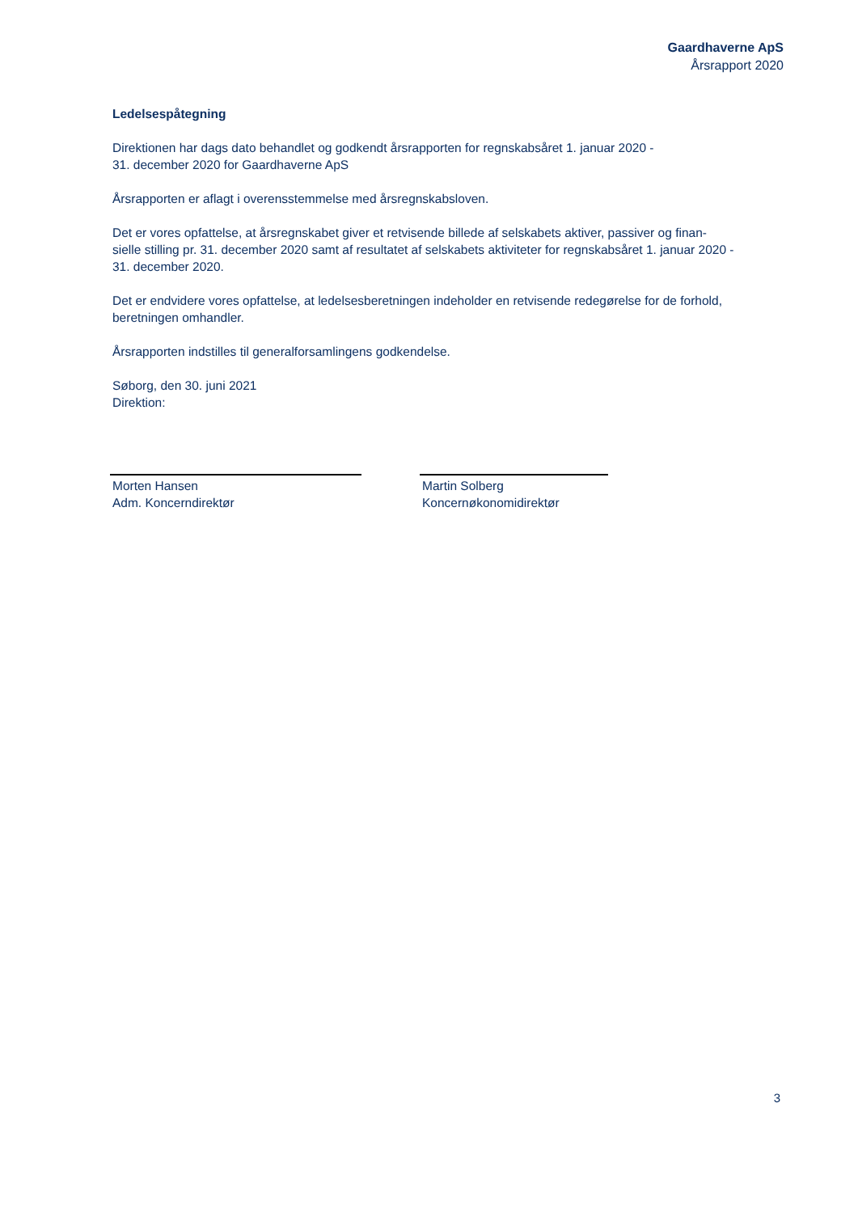Gaardhaverne ApS
Årsrapport 2020
Ledelsespåtegning
Direktionen har dags dato behandlet og godkendt årsrapporten for regnskabsåret 1. januar 2020 -
31. december 2020 for Gaardhaverne ApS
Årsrapporten er aflagt i overensstemmelse med årsregnskabsloven.
Det er vores opfattelse, at årsregnskabet giver et retvisende billede af selskabets aktiver, passiver og finan-
sielle stilling pr. 31. december 2020 samt af resultatet af selskabets aktiviteter for regnskabsåret 1. januar 2020 -
31. december 2020.
Det er endvidere vores opfattelse, at ledelsesberetningen indeholder en retvisende redegørelse for de forhold,
beretningen omhandler.
Årsrapporten indstilles til generalforsamlingens godkendelse.
Søborg, den 30. juni 2021
Direktion:
Morten Hansen
Adm. Koncerndirektør
Martin Solberg
Koncernøkonomidirektør
3